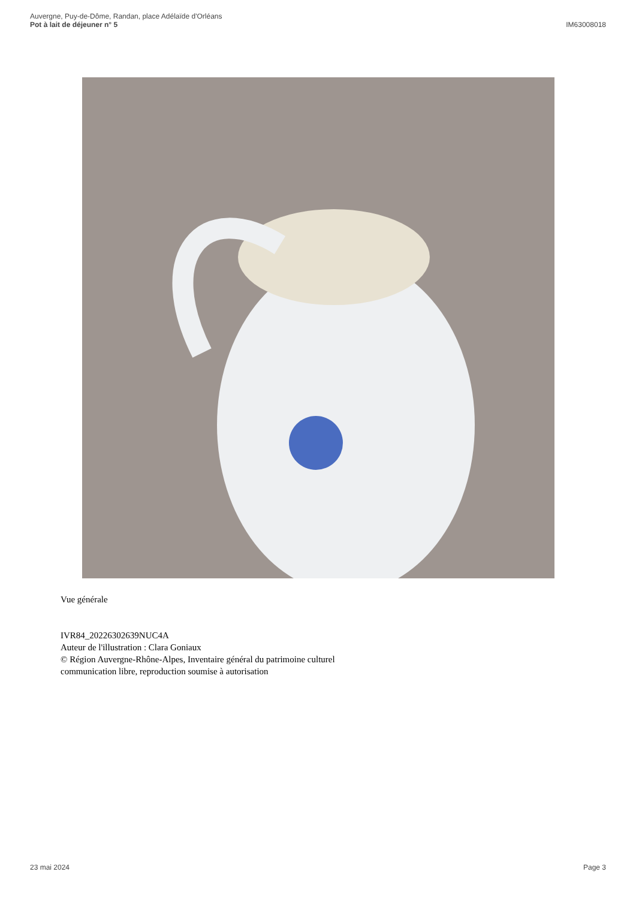Auvergne, Puy-de-Dôme, Randan, place Adélaïde d'Orléans
Pot à lait de déjeuner n° 5
IM63008018
Vue générale
IVR84_20226302639NUC4A
Auteur de l'illustration : Clara Goniaux
© Région Auvergne-Rhône-Alpes, Inventaire général du patrimoine culturel
communication libre, reproduction soumise à autorisation
23 mai 2024 Page 3